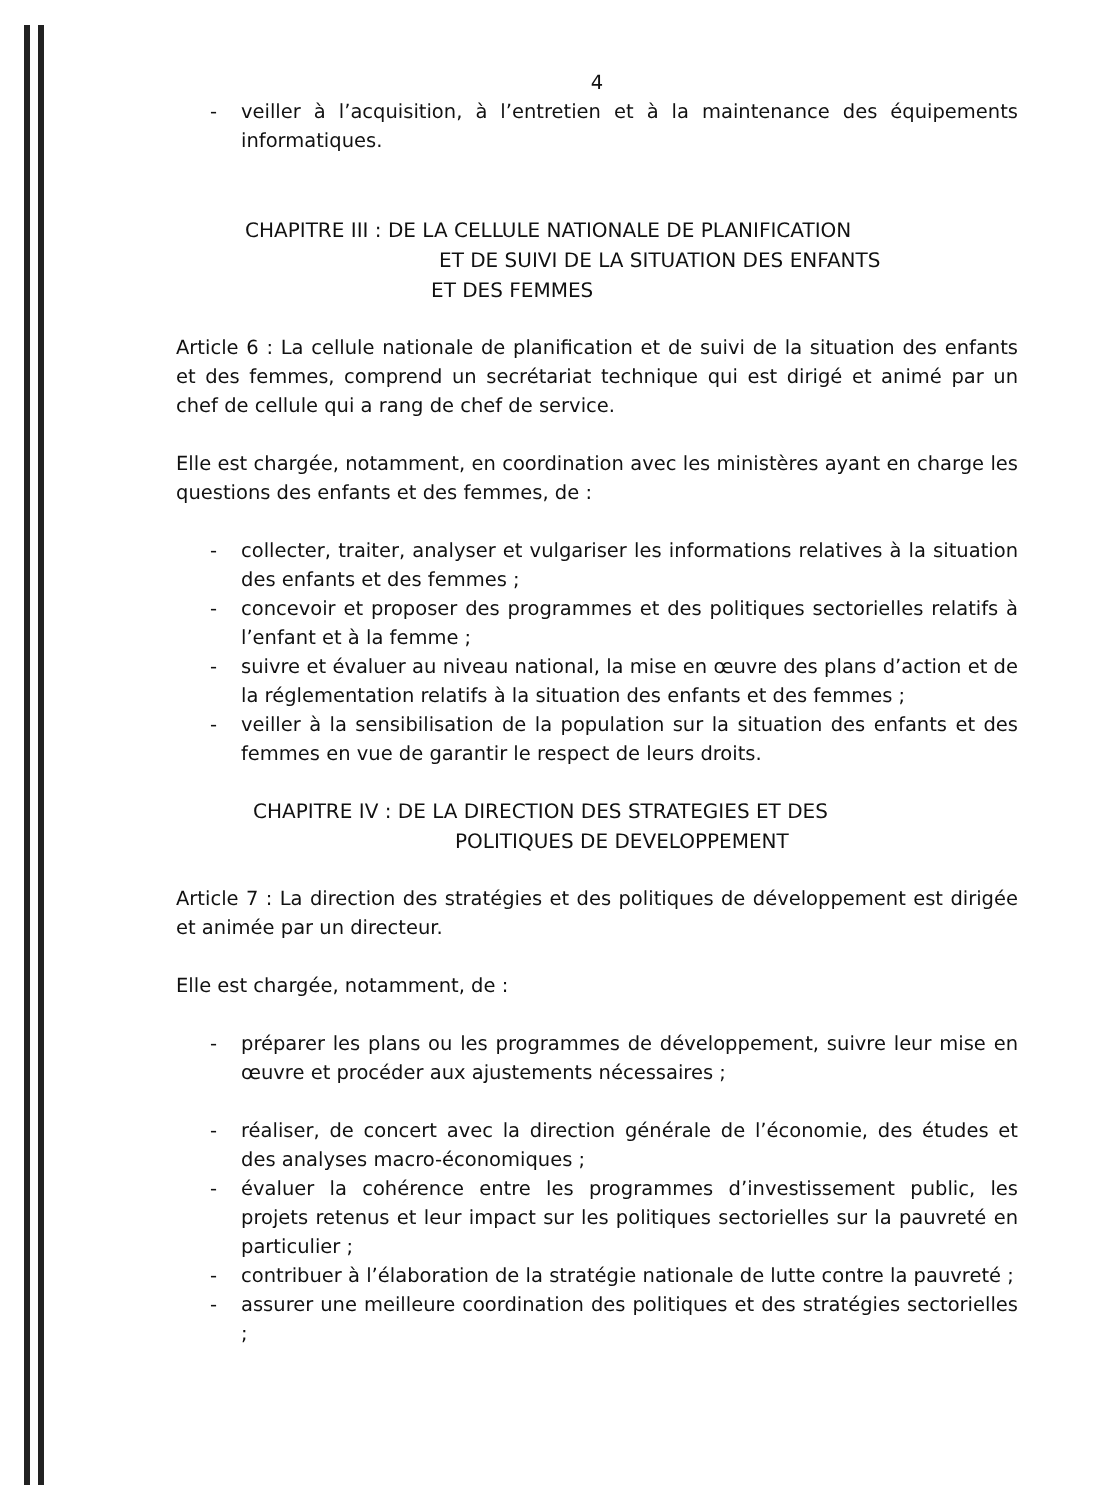4
- veiller à l’acquisition, à l’entretien et à la maintenance des équipements informatiques.
CHAPITRE III : DE LA CELLULE NATIONALE DE PLANIFICATION
ET DE SUIVI DE LA SITUATION DES ENFANTS
ET DES FEMMES
Article 6 : La cellule nationale de planification et de suivi de la situation des enfants et des femmes, comprend un secrétariat technique qui est dirigé et animé par un chef de cellule qui a rang de chef de service.
Elle est chargée, notamment, en coordination avec les ministères ayant en charge les questions des enfants et des femmes, de :
- collecter, traiter, analyser et vulgariser les informations relatives à la situation des enfants et des femmes ;
- concevoir et proposer des programmes et des politiques sectorielles relatifs à l’enfant et à la femme ;
- suivre et évaluer au niveau national, la mise en œuvre des plans d’action et de la réglementation relatifs à la situation des enfants et des femmes ;
- veiller à la sensibilisation de la population sur la situation des enfants et des femmes en vue de garantir le respect de leurs droits.
CHAPITRE IV : DE LA DIRECTION DES STRATEGIES ET DES
POLITIQUES DE DEVELOPPEMENT
Article 7 : La direction des stratégies et des politiques de développement est dirigée et animée par un directeur.
Elle est chargée, notamment, de :
- préparer les plans ou les programmes de développement, suivre leur mise en œuvre et procéder aux ajustements nécessaires ;
- réaliser, de concert avec la direction générale de l’économie, des études et des analyses macro-économiques ;
- évaluer la cohérence entre les programmes d’investissement public, les projets retenus et leur impact sur les politiques sectorielles sur la pauvreté en particulier ;
- contribuer à l’élaboration de la stratégie nationale de lutte contre la pauvreté ;
- assurer une meilleure coordination des politiques et des stratégies sectorielles ;